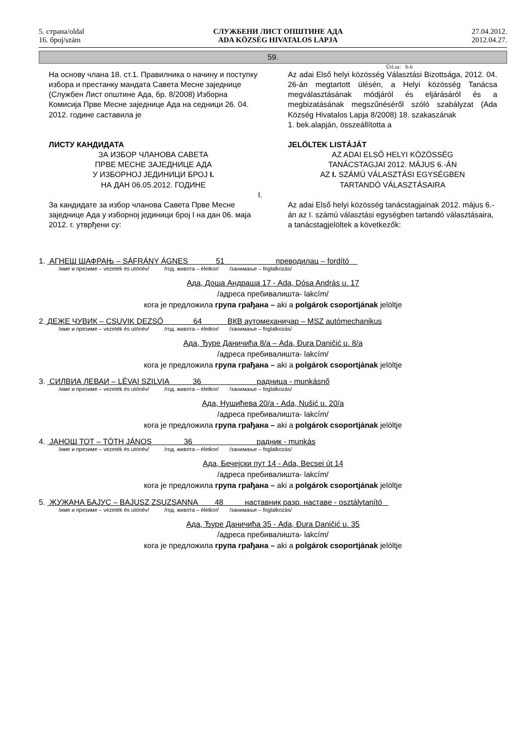5. страна/oldal
16. број/szám
СЛУЖБЕНИ ЛИСТ ОПШТИНЕ АДА
ADA KÖZSÉG HIVATALOS LAPJA
27.04.2012.
2012.04.27.
59.
Ürl.sz: S-6
На основу члана 18. ст.1. Правилника о начину и поступку избора и престанку мандата Савета Месне заједнице (Службен Лист општине Ада, бр. 8/2008) Изборна Комисија Прве Месне заједнице Ада на седници 26. 04. 2012. године саставила је
ЛИСТУ КАНДИДАТА
ЗА ИЗБОР ЧЛАНОВА САВЕТА
ПРВЕ МЕСНЕ ЗАЈЕДНИЦЕ АДА
У ИЗБОРНОЈ ЈЕДИНИЦИ БРОЈ I.
НА ДАН 06.05.2012. ГОДИНЕ
За кандидате за избор чланова Савета Прве Месне заједнице Ада у изборној јединици број I на дан 06. маја 2012. г. утврђени су:
Az adai Első helyi közösség Választási Bizottsága, 2012. 04. 26-án megtartott ülésén, a Helyi közösség Tanácsa megválasztásának módjáról és eljárásáról és a megbizatásának megszűnéséről szóló szabályzat (Ada Község Hivatalos Lapja 8/2008) 18. szakaszának
1. bek.alapján, összeállította a
JELÖLTEK LISTÁJÁT
AZ ADAI ELSŐ HELYI KÖZÖSSÉG
TANÁCSTAGJAI 2012. MÁJUS 6.-ÁN
AZ I. SZÁMÚ VÁLASZTÁSI EGYSÉGBEN
TARTANDÓ VÁLASZTÁSAIRA
I.
Az adai Első helyi közösség tanácstagjainak 2012. május 6.-án az I. számú választási egységben tartandó választásaira, a tanácstagjelöltek a következők:
1. АГНЕШ ШАФРАЊ – SÁFRÁNY ÁGNES 51 преводилац – fordító
/име и презиме – vezeték és utónév/ /год. живота – életkor/ /занимање – foglalkozás/
Ада, Доша Андраша 17 - Ada, Dósa András u. 17
/адреса пребивалишта- lakcím/
кога је предложила група грађана – aki a polgárok csoportjának jelöltje
2. ДЕЖЕ ЧУВИК – CSUVIK DEZSŐ 64 ВКВ аутомеханичар – MSZ autómechanikus
/име и презиме – vezeték és utónév/ /год. живота – életkor/ /занимање – foglalkozás/
Ада, Ђуре Даничића 8/а – Ada, Đura Daničić u. 8/a
/адреса пребивалишта- lakcím/
кога је предложила група грађана – aki a polgárok csoportjának jelöltje
3. СИЛВИА ЛЕВАИ – LÉVAI SZILVIA 36 радница - munkásnő
/име и презиме – vezeték és utónév/ /год. живота – életkor/ /занимање – foglalkozás/
Ада, Нушићева 20/а - Ada, Nušić u. 20/a
/адреса пребивалишта- lakcím/
кога је предложила група грађана – aki a polgárok csoportjának jelöltje
4. ЈАНОШ ТОТ – TÓTH JÁNOS 36 радник - munkás
/име и презиме – vezeték és utónév/ /год. живота – életkor/ /занимање – foglalkozás/
Ада, Бечејски пут 14 - Ada, Becsei út 14
/адреса пребивалишта- lakcím/
кога је предложила група грађана – aki a polgárok csoportjának jelöltje
5. ЖУЖАНА БАЈУС – BAJUSZ ZSUZSANNA 48 наставник разр. наставе - osztálytanító
/име и презиме – vezeték és utónév/ /год. живота – életkor/ /занимање – foglalkozás/
Ада, Ђуре Даничића 35 - Ada, Đura Daničić u. 35
/адреса пребивалишта- lakcím/
кога је предложила група грађана – aki a polgárok csoportjának jelöltje